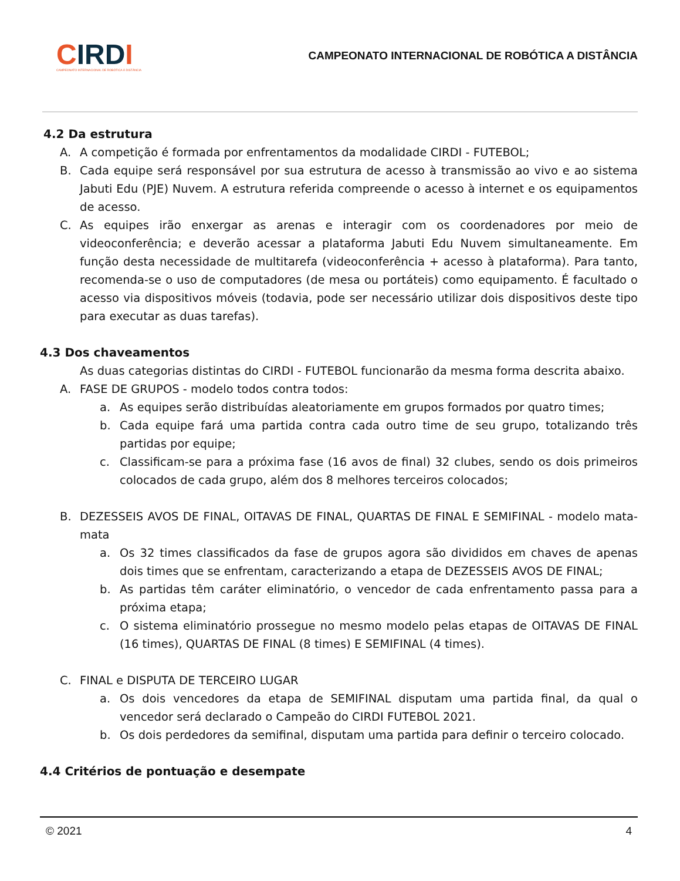CIRD I
CAMPEONATO INTERNACIONAL DE ROBÓTICA À DISTÂNCIA
CAMPEONATO INTERNACIONAL DE ROBÓTICA A DISTÂNCIA
4.2 Da estrutura
A. A competição é formada por enfrentamentos da modalidade CIRDI - FUTEBOL;
B. Cada equipe será responsável por sua estrutura de acesso à transmissão ao vivo e ao sistema Jabuti Edu (PJE) Nuvem. A estrutura referida compreende o acesso à internet e os equipamentos de acesso.
C. As equipes irão enxergar as arenas e interagir com os coordenadores por meio de videoconferência; e deverão acessar a plataforma Jabuti Edu Nuvem simultaneamente. Em função desta necessidade de multitarefa (videoconferência + acesso à plataforma). Para tanto, recomenda-se o uso de computadores (de mesa ou portáteis) como equipamento. É facultado o acesso via dispositivos móveis (todavia, pode ser necessário utilizar dois dispositivos deste tipo para executar as duas tarefas).
4.3 Dos chaveamentos
As duas categorias distintas do CIRDI - FUTEBOL funcionarão da mesma forma descrita abaixo.
A. FASE DE GRUPOS - modelo todos contra todos:
a. As equipes serão distribuídas aleatoriamente em grupos formados por quatro times;
b. Cada equipe fará uma partida contra cada outro time de seu grupo, totalizando três partidas por equipe;
c. Classificam-se para a próxima fase (16 avos de final) 32 clubes, sendo os dois primeiros colocados de cada grupo, além dos 8 melhores terceiros colocados;
B. DEZESSEIS AVOS DE FINAL, OITAVAS DE FINAL, QUARTAS DE FINAL E SEMIFINAL - modelo mata-mata
a. Os 32 times classificados da fase de grupos agora são divididos em chaves de apenas dois times que se enfrentam, caracterizando a etapa de DEZESSEIS AVOS DE FINAL;
b. As partidas têm caráter eliminatório, o vencedor de cada enfrentamento passa para a próxima etapa;
c. O sistema eliminatório prossegue no mesmo modelo pelas etapas de OITAVAS DE FINAL (16 times), QUARTAS DE FINAL (8 times) E SEMIFINAL (4 times).
C. FINAL e DISPUTA DE TERCEIRO LUGAR
a. Os dois vencedores da etapa de SEMIFINAL disputam uma partida final, da qual o vencedor será declarado o Campeão do CIRDI FUTEBOL 2021.
b. Os dois perdedores da semifinal, disputam uma partida para definir o terceiro colocado.
4.4 Critérios de pontuação e desempate
© 2021 4